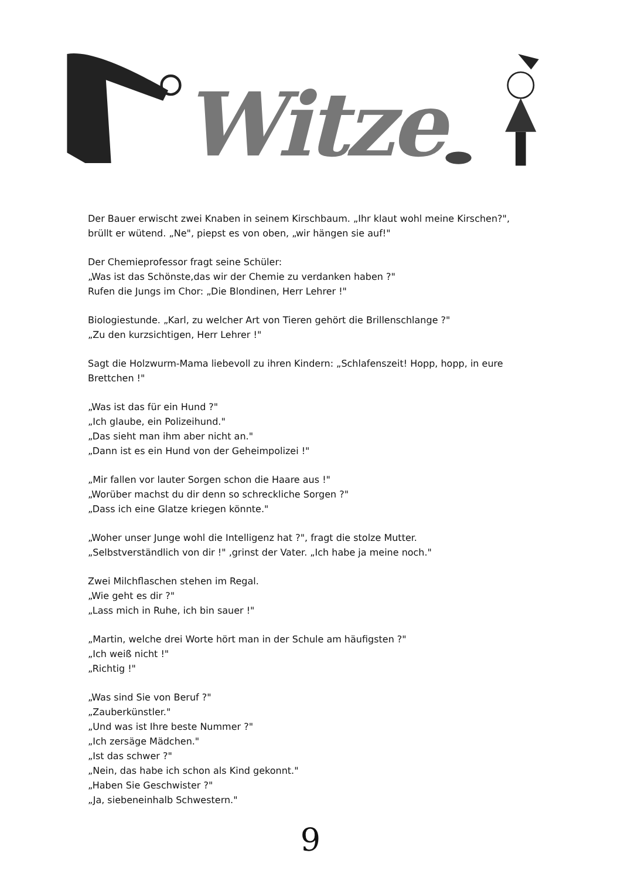Witze
Der Bauer erwischt zwei Knaben in seinem Kirschbaum. „Ihr klaut wohl meine Kirschen?", brüllt er wütend. „Ne", piepst es von oben, „wir hängen sie auf!"
Der Chemieprofessor fragt seine Schüler:
„Was ist das Schönste,das wir der Chemie zu verdanken haben ?"
Rufen die Jungs im Chor: „Die Blondinen, Herr Lehrer !"
Biologiestunde. „Karl, zu welcher Art von Tieren gehört die Brillenschlange ?"
„Zu den kurzsichtigen, Herr Lehrer !"
Sagt die Holzwurm-Mama liebevoll zu ihren Kindern: „Schlafenszeit! Hopp, hopp, in eure Brettchen !"
„Was ist das für ein Hund ?"
„Ich glaube, ein Polizeihund."
„Das sieht man ihm aber nicht an."
„Dann ist es ein Hund von der Geheimpolizei !"
„Mir fallen vor lauter Sorgen schon die Haare aus !"
„Worüber machst du dir denn so schreckliche Sorgen ?"
„Dass ich eine Glatze kriegen könnte."
„Woher unser Junge wohl die Intelligenz hat ?", fragt die stolze Mutter.
„Selbstverständlich von dir !" ,grinst der Vater. „Ich habe ja meine noch."
Zwei Milchflaschen stehen im Regal.
„Wie geht es dir ?"
„Lass mich in Ruhe, ich bin sauer !"
„Martin, welche drei Worte hört man in der Schule am häufigsten ?"
„Ich weiß nicht !"
„Richtig !"
„Was sind Sie von Beruf ?"
„Zauberkünstler."
„Und was ist Ihre beste Nummer ?"
„Ich zersäge Mädchen."
„Ist das schwer ?"
„Nein, das habe ich schon als Kind gekonnt."
„Haben Sie Geschwister ?"
„Ja, siebeneinhalb Schwestern."
9